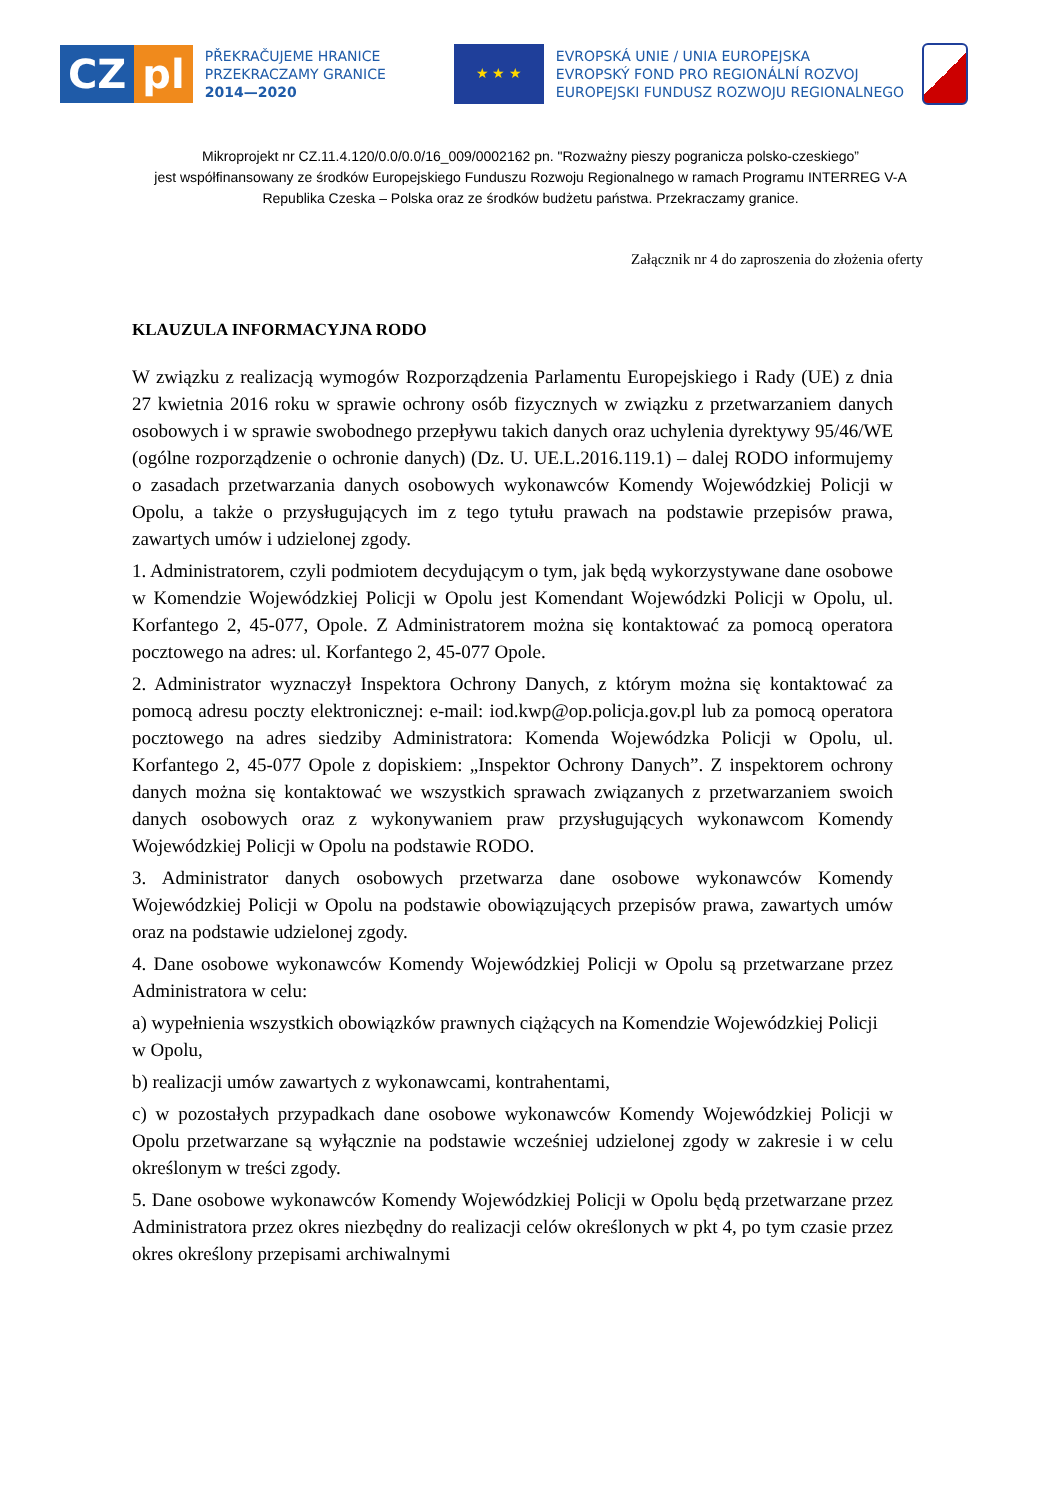CZ pl
PŘEKRAČUJEME HRANICE
PRZEKRACZAMY GRANICE
2014—2020
★ ★ ★
EVROPSKÁ UNIE / UNIA EUROPEJSKA
EVROPSKÝ FOND PRO REGIONÁLNÍ ROZVOJ
EUROPEJSKI FUNDUSZ ROZWOJU REGIONALNEGO
Mikroprojekt nr CZ.11.4.120/0.0/0.0/16_009/0002162 pn. "Rozważny pieszy pogranicza polsko-czeskiego”
jest współfinansowany ze środków Europejskiego Funduszu Rozwoju Regionalnego w ramach Programu INTERREG V-A
Republika Czeska – Polska oraz ze środków budżetu państwa. Przekraczamy granice.
Załącznik nr 4 do zaproszenia do złożenia oferty
KLAUZULA INFORMACYJNA RODO
W związku z realizacją wymogów Rozporządzenia Parlamentu Europejskiego i Rady (UE) z dnia 27 kwietnia 2016 roku w sprawie ochrony osób fizycznych w związku z przetwarzaniem danych osobowych i w sprawie swobodnego przepływu takich danych oraz uchylenia dyrektywy 95/46/WE (ogólne rozporządzenie o ochronie danych) (Dz. U. UE.L.2016.119.1) – dalej RODO informujemy o zasadach przetwarzania danych osobowych wykonawców Komendy Wojewódzkiej Policji w Opolu, a także o przysługujących im z tego tytułu prawach na podstawie przepisów prawa, zawartych umów i udzielonej zgody.
1. Administratorem, czyli podmiotem decydującym o tym, jak będą wykorzystywane dane osobowe w Komendzie Wojewódzkiej Policji w Opolu jest Komendant Wojewódzki Policji w Opolu, ul. Korfantego 2, 45-077, Opole. Z Administratorem można się kontaktować za pomocą operatora pocztowego na adres: ul. Korfantego 2, 45-077 Opole.
2. Administrator wyznaczył Inspektora Ochrony Danych, z którym można się kontaktować za pomocą adresu poczty elektronicznej: e-mail: iod.kwp@op.policja.gov.pl lub za pomocą operatora pocztowego na adres siedziby Administratora: Komenda Wojewódzka Policji w Opolu, ul. Korfantego 2, 45-077 Opole z dopiskiem: „Inspektor Ochrony Danych”. Z inspektorem ochrony danych można się kontaktować we wszystkich sprawach związanych z przetwarzaniem swoich danych osobowych oraz z wykonywaniem praw przysługujących wykonawcom Komendy Wojewódzkiej Policji w Opolu na podstawie RODO.
3. Administrator danych osobowych przetwarza dane osobowe wykonawców Komendy Wojewódzkiej Policji w Opolu na podstawie obowiązujących przepisów prawa, zawartych umów oraz na podstawie udzielonej zgody.
4. Dane osobowe wykonawców Komendy Wojewódzkiej Policji w Opolu są przetwarzane przez Administratora w celu:
a) wypełnienia wszystkich obowiązków prawnych ciążących na Komendzie Wojewódzkiej Policji
w Opolu,
b) realizacji umów zawartych z wykonawcami, kontrahentami,
c) w pozostałych przypadkach dane osobowe wykonawców Komendy Wojewódzkiej Policji w Opolu przetwarzane są wyłącznie na podstawie wcześniej udzielonej zgody w zakresie i w celu określonym w treści zgody.
5. Dane osobowe wykonawców Komendy Wojewódzkiej Policji w Opolu będą przetwarzane przez Administratora przez okres niezbędny do realizacji celów określonych w pkt 4, po tym czasie przez okres określony przepisami archiwalnymi